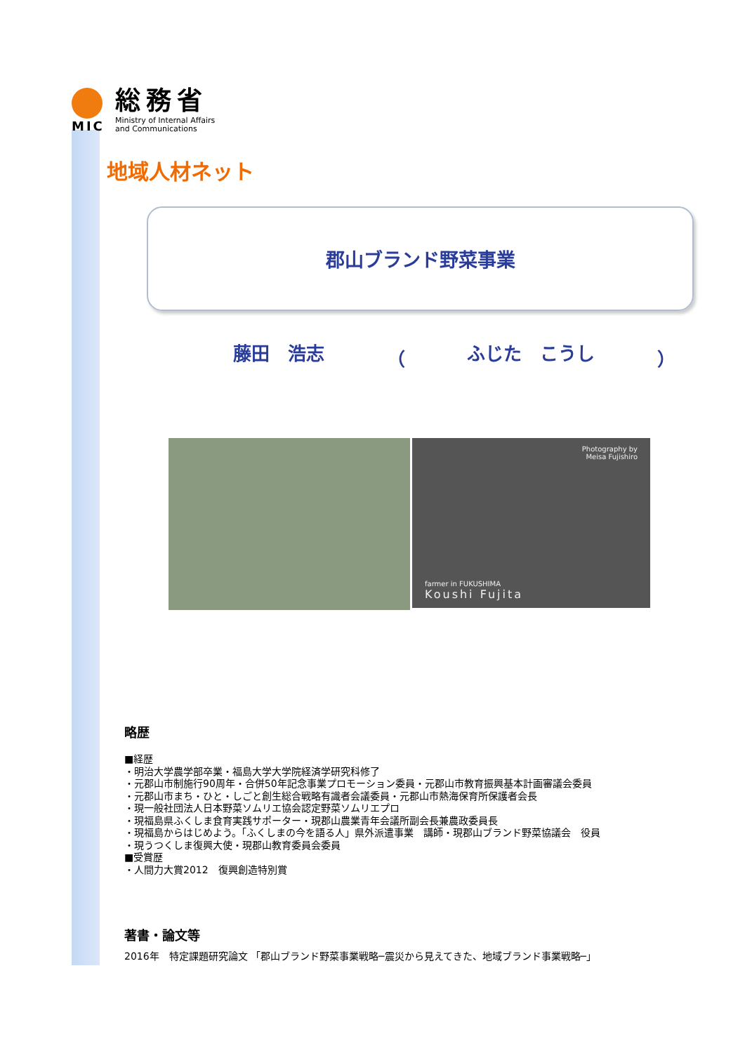MIC
総務省
Ministry of Internal Affairs
and Communications
地域人材ネット
郡山ブランド野菜事業
藤田　浩志 （ ふじた　こうし ）
Photography by
Meisa Fujishiro
farmer in FUKUSHIMA
Koushi Fujita
略歴
■経歴
・明治大学農学部卒業・福島大学大学院経済学研究科修了
・元郡山市制施行90周年・合併50年記念事業プロモーション委員・元郡山市教育振興基本計画審議会委員
・元郡山市まち・ひと・しごと創生総合戦略有識者会議委員・元郡山市熱海保育所保護者会長
・現一般社団法人日本野菜ソムリエ協会認定野菜ソムリエプロ
・現福島県ふくしま食育実践サポーター・現郡山農業青年会議所副会長兼農政委員長
・現福島からはじめよう。「ふくしまの今を語る人」県外派遣事業　講師・現郡山ブランド野菜協議会　役員
・現うつくしま復興大使・現郡山教育委員会委員
■受賞歴
・人間力大賞2012　復興創造特別賞
著書・論文等
2016年　特定課題研究論文 「郡山ブランド野菜事業戦略─震災から見えてきた、地域ブランド事業戦略─」